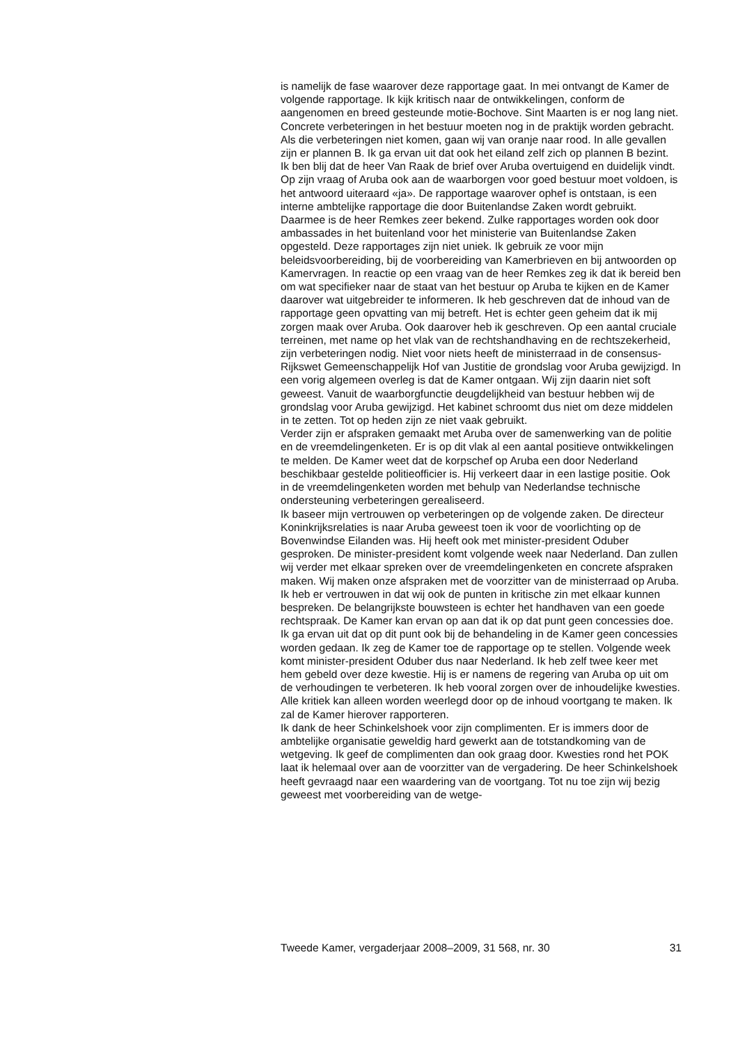is namelijk de fase waarover deze rapportage gaat. In mei ontvangt de Kamer de volgende rapportage. Ik kijk kritisch naar de ontwikkelingen, conform de aangenomen en breed gesteunde motie-Bochove. Sint Maarten is er nog lang niet. Concrete verbeteringen in het bestuur moeten nog in de praktijk worden gebracht. Als die verbeteringen niet komen, gaan wij van oranje naar rood. In alle gevallen zijn er plannen B. Ik ga ervan uit dat ook het eiland zelf zich op plannen B bezint.
Ik ben blij dat de heer Van Raak de brief over Aruba overtuigend en duidelijk vindt. Op zijn vraag of Aruba ook aan de waarborgen voor goed bestuur moet voldoen, is het antwoord uiteraard «ja». De rapportage waarover ophef is ontstaan, is een interne ambtelijke rapportage die door Buitenlandse Zaken wordt gebruikt. Daarmee is de heer Remkes zeer bekend. Zulke rapportages worden ook door ambassades in het buitenland voor het ministerie van Buitenlandse Zaken opgesteld. Deze rapportages zijn niet uniek. Ik gebruik ze voor mijn beleidsvoorbereiding, bij de voorbereiding van Kamerbrieven en bij antwoorden op Kamervragen. In reactie op een vraag van de heer Remkes zeg ik dat ik bereid ben om wat specifieker naar de staat van het bestuur op Aruba te kijken en de Kamer daarover wat uitgebreider te informeren. Ik heb geschreven dat de inhoud van de rapportage geen opvatting van mij betreft. Het is echter geen geheim dat ik mij zorgen maak over Aruba. Ook daarover heb ik geschreven. Op een aantal cruciale terreinen, met name op het vlak van de rechtshandhaving en de rechtszekerheid, zijn verbeteringen nodig. Niet voor niets heeft de ministerraad in de consensus-Rijkswet Gemeenschappelijk Hof van Justitie de grondslag voor Aruba gewijzigd. In een vorig algemeen overleg is dat de Kamer ontgaan. Wij zijn daarin niet soft geweest. Vanuit de waarborgfunctie deugdelijkheid van bestuur hebben wij de grondslag voor Aruba gewijzigd. Het kabinet schroomt dus niet om deze middelen in te zetten. Tot op heden zijn ze niet vaak gebruikt.
Verder zijn er afspraken gemaakt met Aruba over de samenwerking van de politie en de vreemdelingenketen. Er is op dit vlak al een aantal positieve ontwikkelingen te melden. De Kamer weet dat de korpschef op Aruba een door Nederland beschikbaar gestelde politieofficier is. Hij verkeert daar in een lastige positie. Ook in de vreemdelingenketen worden met behulp van Nederlandse technische ondersteuning verbeteringen gerealiseerd.
Ik baseer mijn vertrouwen op verbeteringen op de volgende zaken. De directeur Koninkrijksrelaties is naar Aruba geweest toen ik voor de voorlichting op de Bovenwindse Eilanden was. Hij heeft ook met minister-president Oduber gesproken. De minister-president komt volgende week naar Nederland. Dan zullen wij verder met elkaar spreken over de vreemdelingenketen en concrete afspraken maken. Wij maken onze afspraken met de voorzitter van de ministerraad op Aruba. Ik heb er vertrouwen in dat wij ook de punten in kritische zin met elkaar kunnen bespreken. De belangrijkste bouwsteen is echter het handhaven van een goede rechtspraak. De Kamer kan ervan op aan dat ik op dat punt geen concessies doe. Ik ga ervan uit dat op dit punt ook bij de behandeling in de Kamer geen concessies worden gedaan. Ik zeg de Kamer toe de rapportage op te stellen. Volgende week komt minister-president Oduber dus naar Nederland. Ik heb zelf twee keer met hem gebeld over deze kwestie. Hij is er namens de regering van Aruba op uit om de verhoudingen te verbeteren. Ik heb vooral zorgen over de inhoudelijke kwesties. Alle kritiek kan alleen worden weerlegd door op de inhoud voortgang te maken. Ik zal de Kamer hierover rapporteren.
Ik dank de heer Schinkelshoek voor zijn complimenten. Er is immers door de ambtelijke organisatie geweldig hard gewerkt aan de totstandkoming van de wetgeving. Ik geef de complimenten dan ook graag door. Kwesties rond het POK laat ik helemaal over aan de voorzitter van de vergadering. De heer Schinkelshoek heeft gevraagd naar een waardering van de voortgang. Tot nu toe zijn wij bezig geweest met voorbereiding van de wetge-
Tweede Kamer, vergaderjaar 2008–2009, 31 568, nr. 30 31